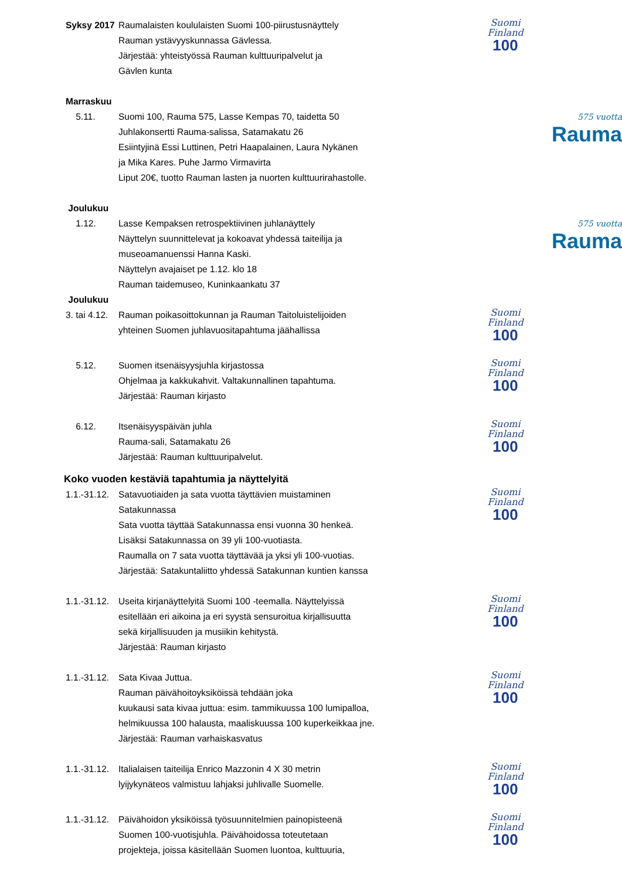Syksy 2017
Raumalaisten koululaisten Suomi 100-piirustusnäyttely
Rauman ystävyyskunnassa Gävlessa.
Järjestää: yhteistyössä Rauman kulttuuripalvelut ja
Gävlen kunta
Suomi
Finland
100
Marraskuu
5.11. Suomi 100, Rauma 575, Lasse Kempas 70, taidetta 50
Juhlakonsertti Rauma-salissa, Satamakatu 26
Esiintyjinä Essi Luttinen, Petri Haapalainen, Laura Nykänen
ja Mika Kares. Puhe Jarmo Virmavirta
Liput 20€, tuotto Rauman lasten ja nuorten kulttuurirahastolle.
575 vuotta
Rauma
Joulukuu
1.12. Lasse Kempaksen retrospektiivinen juhlanäyttely
Näyttelyn suunnittelevat ja kokoavat yhdessä taiteilija ja
museoamanuenssi Hanna Kaski.
Näyttelyn avajaiset pe 1.12. klo 18
Rauman taidemuseo, Kuninkaankatu 37
575 vuotta
Rauma
Joulukuu
3. tai 4.12.
Rauman poikasoittokunnan ja Rauman Taitoluistelijoiden
yhteinen Suomen juhlavuositapahtuma jäähallissa
Suomi
Finland
100
5.12. Suomen itsenäisyysjuhla kirjastossa
Ohjelmaa ja kakkukahvit. Valtakunnallinen tapahtuma.
Järjestää: Rauman kirjasto
Suomi
Finland
100
6.12. Itsenäisyyspäivän juhla
Rauma-sali, Satamakatu 26
Järjestää: Rauman kulttuuripalvelut.
Suomi
Finland
100
Koko vuoden kestäviä tapahtumia ja näyttelyitä
1.1.-31.12.
Satavuotiaiden ja sata vuotta täyttävien muistaminen
Satakunnassa
Sata vuotta täyttää Satakunnassa ensi vuonna 30 henkeä.
Lisäksi Satakunnassa on 39 yli 100-vuotiasta.
Raumalla on 7 sata vuotta täyttävää ja yksi yli 100-vuotias.
Järjestää: Satakuntaliitto yhdessä Satakunnan kuntien kanssa
Suomi
Finland
100
1.1.-31.12.
Useita kirjanäyttelyitä Suomi 100 -teemalla. Näyttelyissä
esitellään eri aikoina ja eri syystä sensuroitua kirjallisuutta
sekä kirjallisuuden ja musiikin kehitystä.
Järjestää: Rauman kirjasto
Suomi
Finland
100
1.1.-31.12.
Sata Kivaa Juttua.
Rauman päivähoitoyksiköissä tehdään joka
kuukausi sata kivaa juttua: esim. tammikuussa 100 lumipalloa,
helmikuussa 100 halausta, maaliskuussa 100 kuperkeikkaa jne.
Järjestää: Rauman varhaiskasvatus
Suomi
Finland
100
1.1.-31.12.
Italialaisen taiteilija Enrico Mazzonin 4 X 30 metrin
lyijykynäteos valmistuu lahjaksi juhlivalle Suomelle.
Suomi
Finland
100
1.1.-31.12.
Päivähoidon yksiköissä työsuunnitelmien painopisteenä
Suomen 100-vuotisjuhla. Päivähoidossa toteutetaan
projekteja, joissa käsitellään Suomen luontoa, kulttuuria,
Suomi
Finland
100